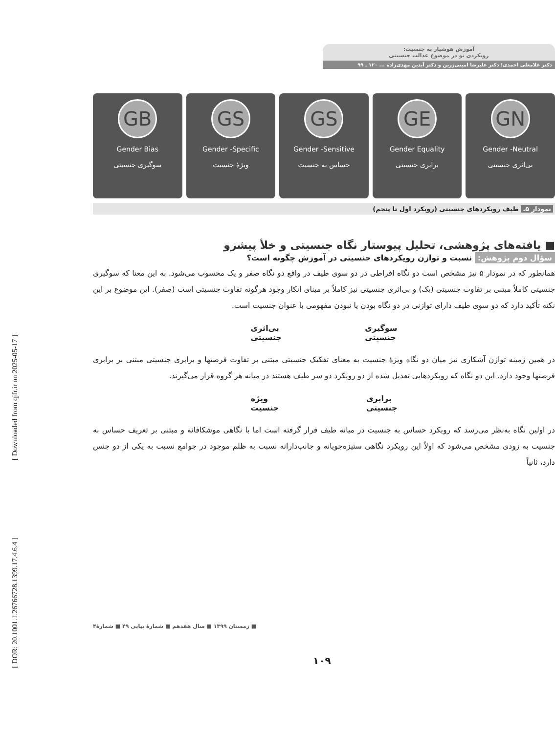[ Downloaded from qjfr.ir on 2025-05-17 ]
[ DOR: 20.1001.1.26766728.1399.17.4.6.4 ]
آموزش هوشیار به جنسیت:
رویکردی نو در موضوع عدالت جنسیتی
دکتر غلامعلی احمدی؛ دکتر علیرضا امینی‌زرین و دکتر آیدین مهدی‌زاده ... ۱۲۰ ـ ۹۹
GB
Gender Bias
سوگیری جنسیتی
GS
Gender -Specific
ویژهٔ جنسیت
GS
Gender -Sensitive
حساس به جنسیت
GE
Gender Equality
برابری جنسیتی
GN
Gender -Neutral
بی‌اثری جنسیتی
نمودار ۵. طیف رویکردهای جنسیتی (رویکرد اول تا پنجم)
■ یافته‌های پژوهشی، تحلیل پیوستار نگاه جنسیتی و خلأ پیشرو
سؤال دوم پژوهش: نسبت و توازن رویکردهای جنسیتی در آموزش چگونه است؟
همانطور که در نمودار ۵ نیز مشخص است دو نگاه افراطی در دو سوی طیف در واقع دو نگاه صفر و یک محسوب می‌شود. به این معنا که سوگیری جنسیتی کاملاً مبتنی بر تفاوت جنسیتی (یک) و بی‌اثری جنسیتی نیز کاملاً بر مبنای انکار وجود هرگونه تفاوت جنسیتی است (صفر). این موضوع بر این نکته تأکید دارد که دو سوی طیف دارای توازنی در دو نگاه بودن یا نبودن مفهومی با عنوان جنسیت است.
بی‌اثری
جنسیتی سوگیری
جنسیتی
در همین زمینه توازن آشکاری نیز میان دو نگاه ویژهٔ جنسیت به معنای تفکیک جنسیتی مبتنی بر تفاوت فرصتها و برابری جنسیتی مبتنی بر برابری فرصتها وجود دارد. این دو نگاه که رویکردهایی تعدیل شده از دو رویکرد دو سر طیف هستند در میانه هر گروه قرار می‌گیرند.
ویژه
جنسیت برابری
جنسیتی
در اولین نگاه به‌نظر می‌رسد که رویکرد حساس به جنسیت در میانه طیف قرار گرفته است اما با نگاهی موشکافانه و مبتنی بر تعریف حساس به جنسیت به زودی مشخص می‌شود که اولاً این رویکرد نگاهی ستیزه‌جویانه و جانب‌دارانه نسبت به ظلم موجود در جوامع نسبت به یکی از دو جنس دارد، ثانیاً
■ زمستان ۱۳۹۹ ■ سال هفدهم ■ شمارهٔ پیاپی ۴۹ ■ شمارهٔ۴
۱۰۹